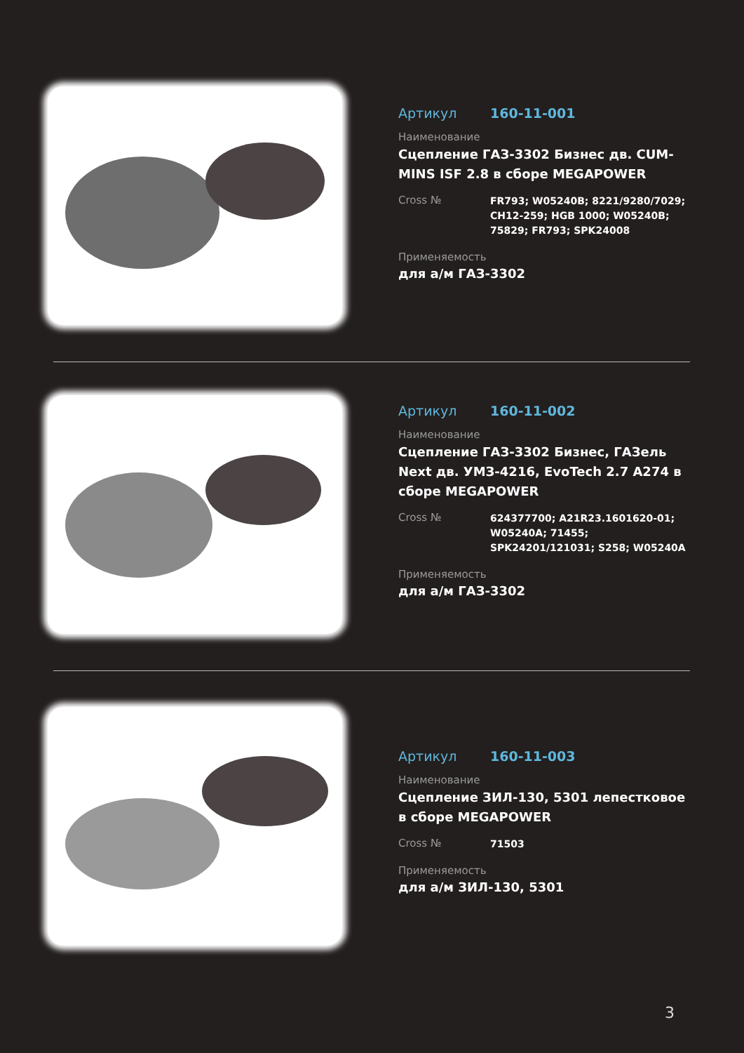Артикул 160-11-001
Наименование
Сцепление ГАЗ-3302 Бизнес дв. CUM-MINS ISF 2.8 в сборе MEGAPOWER
Cross № FR793; W05240B; 8221/9280/7029; CH12-259; HGB 1000; W05240B; 75829; FR793; SPK24008
Применяемость
для а/м ГАЗ-3302
Артикул 160-11-002
Наименование
Сцепление ГАЗ-3302 Бизнес, ГАЗель Next дв. УМЗ-4216, EvoTech 2.7 А274 в сборе MEGAPOWER
Cross № 624377700; A21R23.1601620-01; W05240A; 71455; SPK24201/121031; S258; W05240A
Применяемость
для а/м ГАЗ-3302
Артикул 160-11-003
Наименование
Сцепление ЗИЛ-130, 5301 лепестковое в сборе MEGAPOWER
Cross № 71503
Применяемость
для а/м ЗИЛ-130, 5301
3